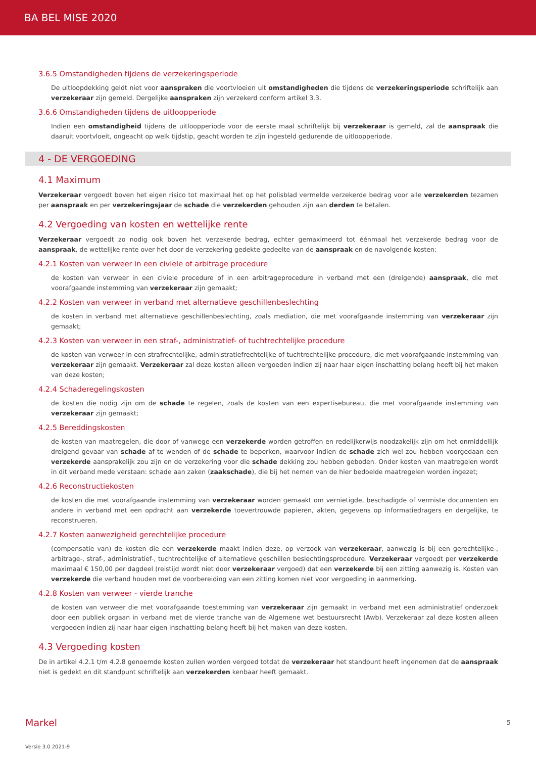BA BEL MISE 2020
3.6.5 Omstandigheden tijdens de verzekeringsperiode
De uitloopdekking geldt niet voor aanspraken die voortvloeien uit omstandigheden die tijdens de verzekeringsperiode schriftelijk aan verzekeraar zijn gemeld. Dergelijke aanspraken zijn verzekerd conform artikel 3.3.
3.6.6 Omstandigheden tijdens de uitloopperiode
Indien een omstandigheid tijdens de uitloopperiode voor de eerste maal schriftelijk bij verzekeraar is gemeld, zal de aanspraak die daaruit voortvloeit, ongeacht op welk tijdstip, geacht worden te zijn ingesteld gedurende de uitloopperiode.
4 - DE VERGOEDING
4.1 Maximum
Verzekeraar vergoedt boven het eigen risico tot maximaal het op het polisblad vermelde verzekerde bedrag voor alle verzekerden tezamen per aanspraak en per verzekeringsjaar de schade die verzekerden gehouden zijn aan derden te betalen.
4.2 Vergoeding van kosten en wettelijke rente
Verzekeraar vergoedt zo nodig ook boven het verzekerde bedrag, echter gemaximeerd tot éénmaal het verzekerde bedrag voor de aanspraak, de wettelijke rente over het door de verzekering gedekte gedeelte van de aanspraak en de navolgende kosten:
4.2.1 Kosten van verweer in een civiele of arbitrage procedure
de kosten van verweer in een civiele procedure of in een arbitrageprocedure in verband met een (dreigende) aanspraak, die met voorafgaande instemming van verzekeraar zijn gemaakt;
4.2.2 Kosten van verweer in verband met alternatieve geschillenbeslechting
de kosten in verband met alternatieve geschillenbeslechting, zoals mediation, die met voorafgaande instemming van verzekeraar zijn gemaakt;
4.2.3 Kosten van verweer in een straf-, administratief- of tuchtrechtelijke procedure
de kosten van verweer in een strafrechtelijke, administratiefrechtelijke of tuchtrechtelijke procedure, die met voorafgaande instemming van verzekeraar zijn gemaakt. Verzekeraar zal deze kosten alleen vergoeden indien zij naar haar eigen inschatting belang heeft bij het maken van deze kosten;
4.2.4 Schaderegelingskosten
de kosten die nodig zijn om de schade te regelen, zoals de kosten van een expertisebureau, die met voorafgaande instemming van verzekeraar zijn gemaakt;
4.2.5 Bereddingskosten
de kosten van maatregelen, die door of vanwege een verzekerde worden getroffen en redelijkerwijs noodzakelijk zijn om het onmiddellijk dreigend gevaar van schade af te wenden of de schade te beperken, waarvoor indien de schade zich wel zou hebben voorgedaan een verzekerde aansprakelijk zou zijn en de verzekering voor die schade dekking zou hebben geboden. Onder kosten van maatregelen wordt in dit verband mede verstaan: schade aan zaken (zaakschade), die bij het nemen van de hier bedoelde maatregelen worden ingezet;
4.2.6 Reconstructiekosten
de kosten die met voorafgaande instemming van verzekeraar worden gemaakt om vernietigde, beschadigde of vermiste documenten en andere in verband met een opdracht aan verzekerde toevertrouwde papieren, akten, gegevens op informatiedragers en dergelijke, te reconstrueren.
4.2.7 Kosten aanwezigheid gerechtelijke procedure
(compensatie van) de kosten die een verzekerde maakt indien deze, op verzoek van verzekeraar, aanwezig is bij een gerechtelijke-, arbitrage-, straf-, administratief-, tuchtrechtelijke of alternatieve geschillen beslechtingsprocedure. Verzekeraar vergoedt per verzekerde maximaal € 150,00 per dagdeel (reistijd wordt niet door verzekeraar vergoed) dat een verzekerde bij een zitting aanwezig is. Kosten van verzekerde die verband houden met de voorbereiding van een zitting komen niet voor vergoeding in aanmerking.
4.2.8 Kosten van verweer - vierde tranche
de kosten van verweer die met voorafgaande toestemming van verzekeraar zijn gemaakt in verband met een administratief onderzoek door een publiek orgaan in verband met de vierde tranche van de Algemene wet bestuursrecht (Awb). Verzekeraar zal deze kosten alleen vergoeden indien zij naar haar eigen inschatting belang heeft bij het maken van deze kosten.
4.3 Vergoeding kosten
De in artikel 4.2.1 t/m 4.2.8 genoemde kosten zullen worden vergoed totdat de verzekeraar het standpunt heeft ingenomen dat de aanspraak niet is gedekt en dit standpunt schriftelijk aan verzekerden kenbaar heeft gemaakt.
Markel 5
Versie 3.0 2021-9